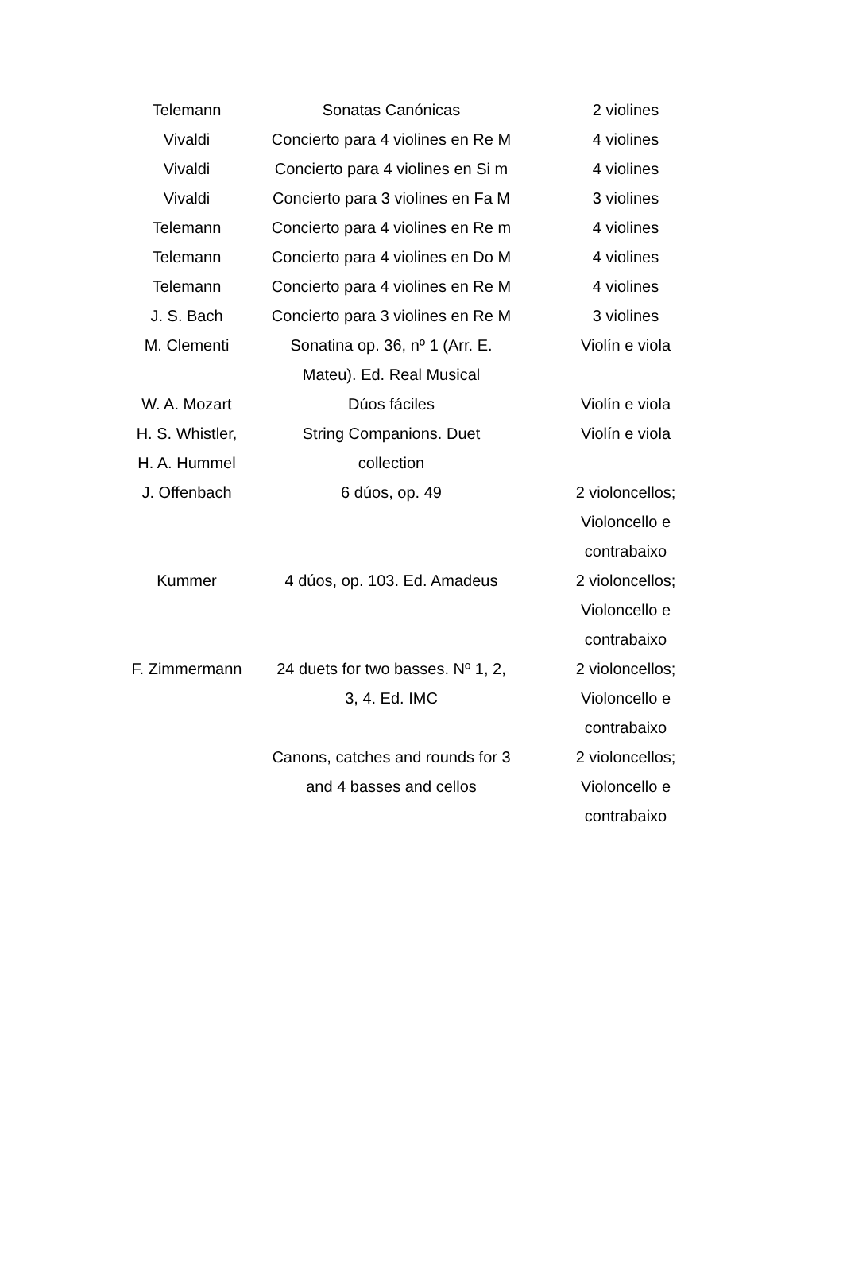| Telemann | Sonatas Canónicas | 2 violines |
| Vivaldi | Concierto para 4 violines en Re M | 4 violines |
| Vivaldi | Concierto para 4 violines en Si m | 4 violines |
| Vivaldi | Concierto para 3 violines en Fa M | 3 violines |
| Telemann | Concierto para 4 violines en Re m | 4 violines |
| Telemann | Concierto para 4 violines en Do M | 4 violines |
| Telemann | Concierto para 4 violines en Re M | 4 violines |
| J. S. Bach | Concierto para 3 violines en Re M | 3 violines |
| M. Clementi | Sonatina op. 36, nº 1 (Arr. E. Mateu). Ed. Real Musical | Violín e viola |
| W. A. Mozart | Dúos fáciles | Violín e viola |
| H. S. Whistler, H. A. Hummel | String Companions. Duet collection | Violín e viola |
| J. Offenbach | 6 dúos, op. 49 | 2 violoncellos; Violoncello e contrabaixo |
| Kummer | 4 dúos, op. 103. Ed. Amadeus | 2 violoncellos; Violoncello e contrabaixo |
| F. Zimmermann | 24 duets for two basses. Nº 1, 2, 3, 4. Ed. IMC | 2 violoncellos; Violoncello e contrabaixo |
| | Canons, catches and rounds for 3 and 4 basses and cellos | 2 violoncellos; Violoncello e contrabaixo |